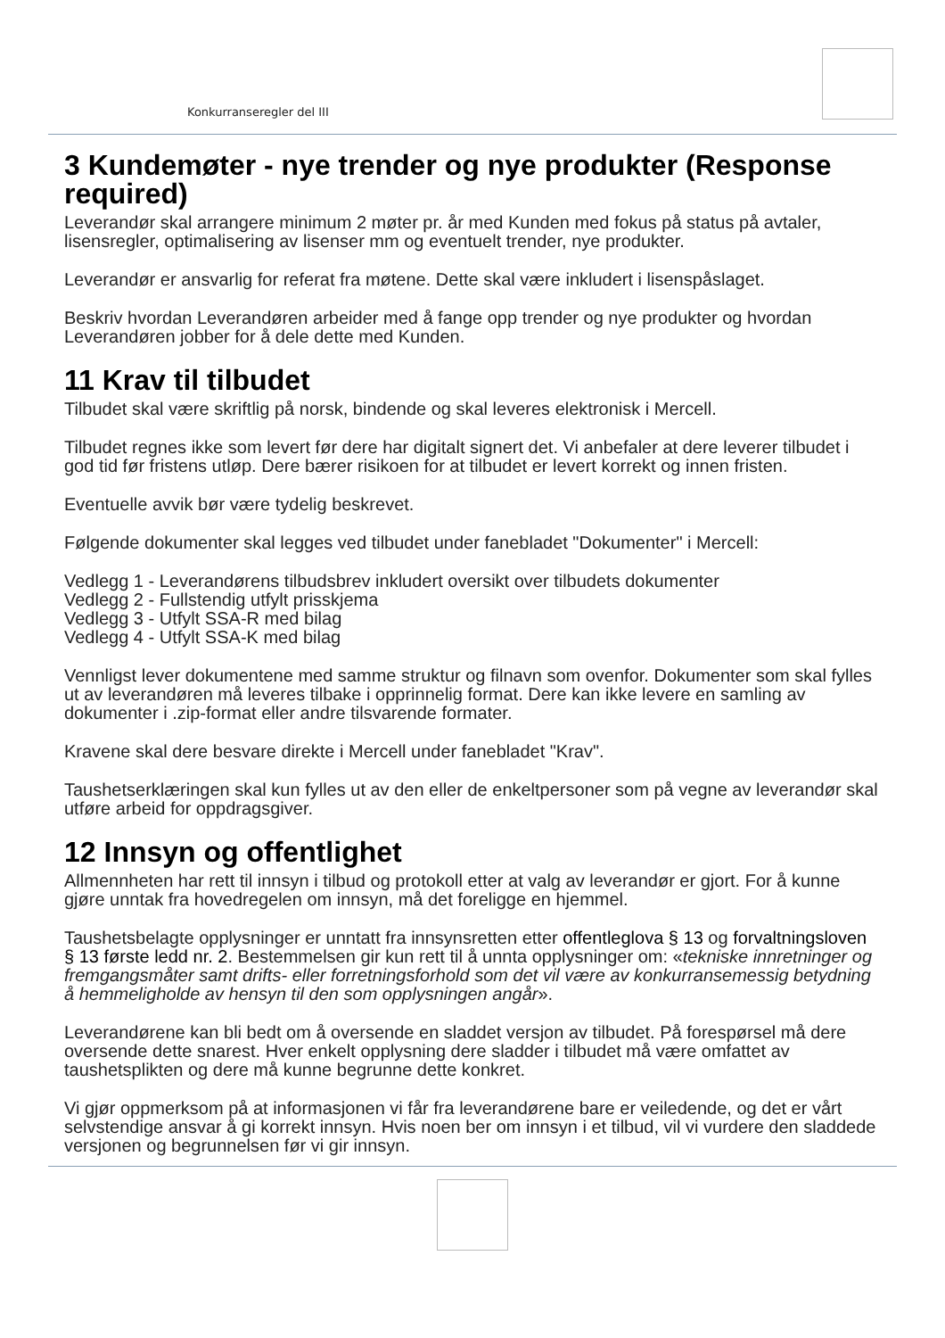Konkurranseregler del III
3 Kundemøter - nye trender og nye produkter (Response required)
Leverandør skal arrangere minimum 2 møter pr. år med Kunden med fokus på status på avtaler, lisensregler, optimalisering av lisenser mm og eventuelt trender, nye produkter.
Leverandør er ansvarlig for referat fra møtene. Dette skal være inkludert i lisenspåslaget.
Beskriv hvordan Leverandøren arbeider med å fange opp trender og nye produkter og hvordan Leverandøren jobber for å dele dette med Kunden.
11 Krav til tilbudet
Tilbudet skal være skriftlig på norsk, bindende og skal leveres elektronisk i Mercell.
Tilbudet regnes ikke som levert før dere har digitalt signert det. Vi anbefaler at dere leverer tilbudet i god tid før fristens utløp. Dere bærer risikoen for at tilbudet er levert korrekt og innen fristen.
Eventuelle avvik bør være tydelig beskrevet.
Følgende dokumenter skal legges ved tilbudet under fanebladet "Dokumenter" i Mercell:
Vedlegg 1 - Leverandørens tilbudsbrev inkludert oversikt over tilbudets dokumenter
Vedlegg 2 - Fullstendig utfylt prisskjema
Vedlegg 3 - Utfylt SSA-R med bilag
Vedlegg 4 - Utfylt SSA-K med bilag
Vennligst lever dokumentene med samme struktur og filnavn som ovenfor. Dokumenter som skal fylles ut av leverandøren må leveres tilbake i opprinnelig format. Dere kan ikke levere en samling av dokumenter i .zip-format eller andre tilsvarende formater.
Kravene skal dere besvare direkte i Mercell under fanebladet "Krav".
Taushetserklæringen skal kun fylles ut av den eller de enkeltpersoner som på vegne av leverandør skal utføre arbeid for oppdragsgiver.
12 Innsyn og offentlighet
Allmennheten har rett til innsyn i tilbud og protokoll etter at valg av leverandør er gjort. For å kunne gjøre unntak fra hovedregelen om innsyn, må det foreligge en hjemmel.
Taushetsbelagte opplysninger er unntatt fra innsynsretten etter offentleglova § 13 og forvaltningsloven § 13 første ledd nr. 2. Bestemmelsen gir kun rett til å unnta opplysninger om: «tekniske innretninger og fremgangsmåter samt drifts- eller forretningsforhold som det vil være av konkurransemessig betydning å hemmeligholde av hensyn til den som opplysningen angår».
Leverandørene kan bli bedt om å oversende en sladdet versjon av tilbudet. På forespørsel må dere oversende dette snarest. Hver enkelt opplysning dere sladder i tilbudet må være omfattet av taushetsplikten og dere må kunne begrunne dette konkret.
Vi gjør oppmerksom på at informasjonen vi får fra leverandørene bare er veiledende, og det er vårt selvstendige ansvar å gi korrekt innsyn. Hvis noen ber om innsyn i et tilbud, vil vi vurdere den sladdede versjonen og begrunnelsen før vi gir innsyn.